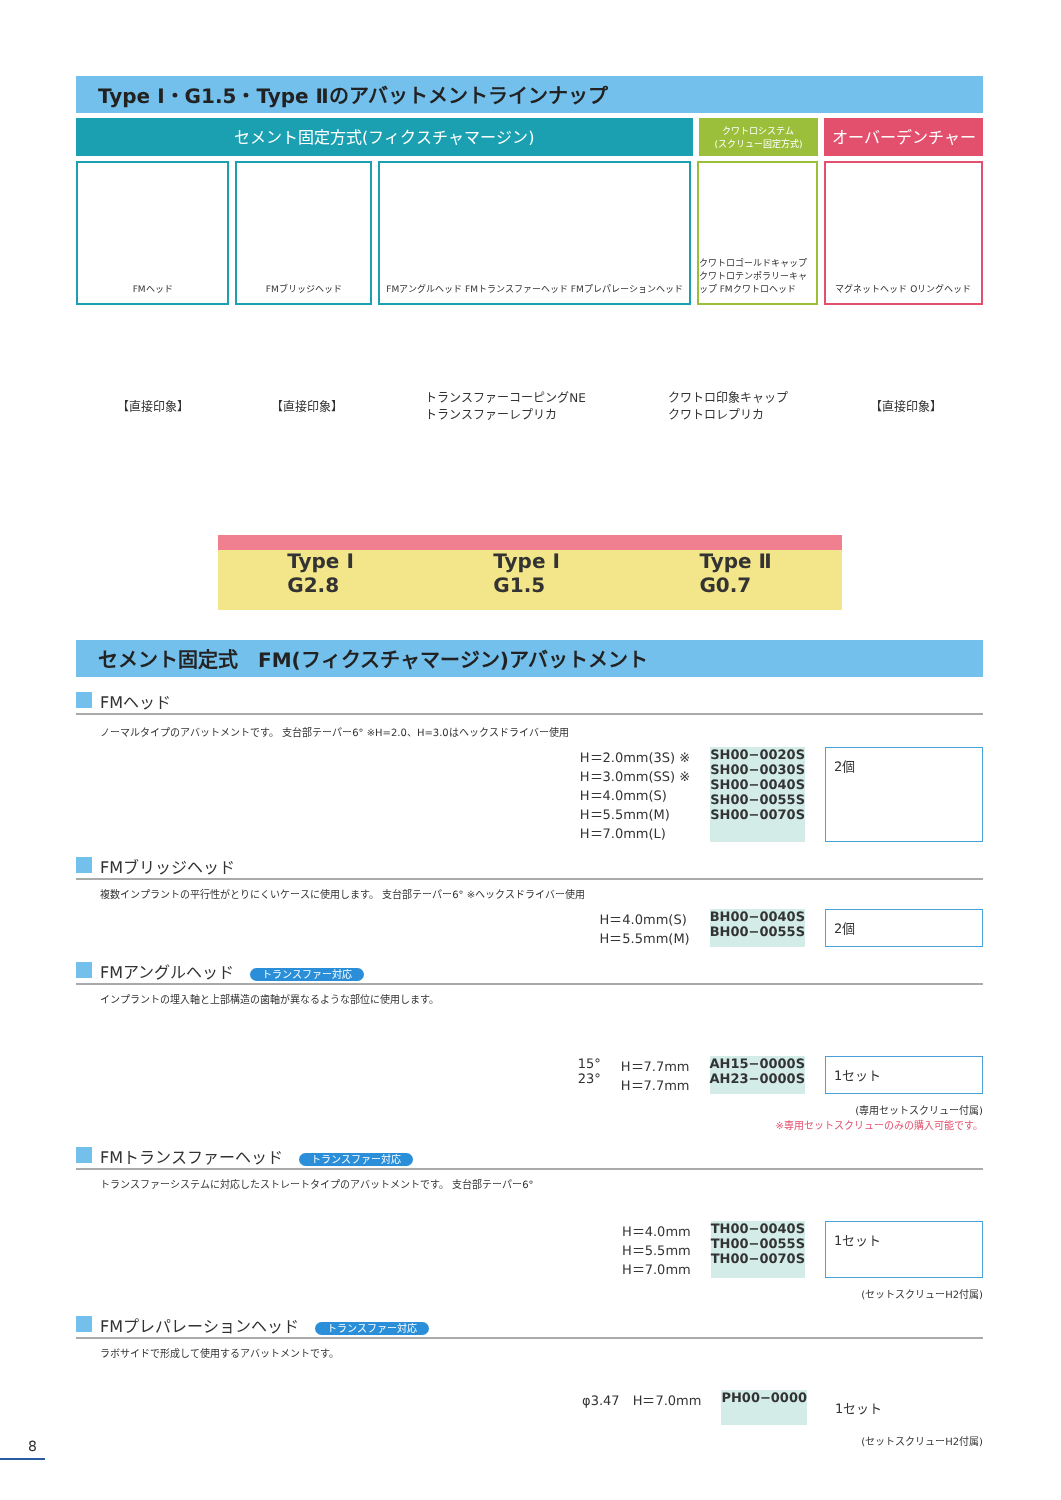Type Ⅰ・G1.5・Type Ⅱのアバットメントラインナップ
セメント固定方式(フィクスチャマージン)
クワトロシステム
(スクリュー固定方式)
オーバーデンチャー
FMヘッド FMブリッジヘッド FMアングルヘッド FMトランスファーヘッド FMプレパレーションヘッド
クワトロゴールドキャップ クワトロテンポラリーキャップ FMクワトロヘッド
マグネットヘッド Oリングヘッド
【直接印象】 【直接印象】 トランスファーコーピングNE
トランスファーレプリカ クワトロ印象キャップ
クワトロレプリカ 【直接印象】
Type Ⅰ
G2.8 Type Ⅰ
G1.5 Type Ⅱ
G0.7
セメント固定式　FM(フィクスチャマージン)アバットメント
FMヘッド
ノーマルタイプのアバットメントです。 支台部テーパー6° ※H=2.0、H=3.0はヘックスドライバー使用
H＝2.0mm(3S) ※
H＝3.0mm(SS) ※
H＝4.0mm(S)
H＝5.5mm(M)
H＝7.0mm(L)
SH00−0020S
SH00−0030S
SH00−0040S
SH00−0055S
SH00−0070S
2個
FMブリッジヘッド
複数インプラントの平行性がとりにくいケースに使用します。 支台部テーパー6° ※ヘックスドライバー使用
H＝4.0mm(S)
H＝5.5mm(M)
BH00−0040S
BH00−0055S
2個
FMアングルヘッド トランスファー対応
インプラントの埋入軸と上部構造の歯軸が異なるような部位に使用します。
15°
23°
H＝7.7mm
H＝7.7mm
AH15−0000S
AH23−0000S
1セット
(専用セットスクリュー付属)
※専用セットスクリューのみの購入可能です。
FMトランスファーヘッド トランスファー対応
トランスファーシステムに対応したストレートタイプのアバットメントです。 支台部テーパー6°
H＝4.0mm
H＝5.5mm
H＝7.0mm
TH00−0040S
TH00−0055S
TH00−0070S
1セット
(セットスクリューH2付属)
FMプレパレーションヘッド トランスファー対応
ラボサイドで形成して使用するアバットメントです。
φ3.47　H＝7.0mm PH00−0000
1セット
(セットスクリューH2付属)
8